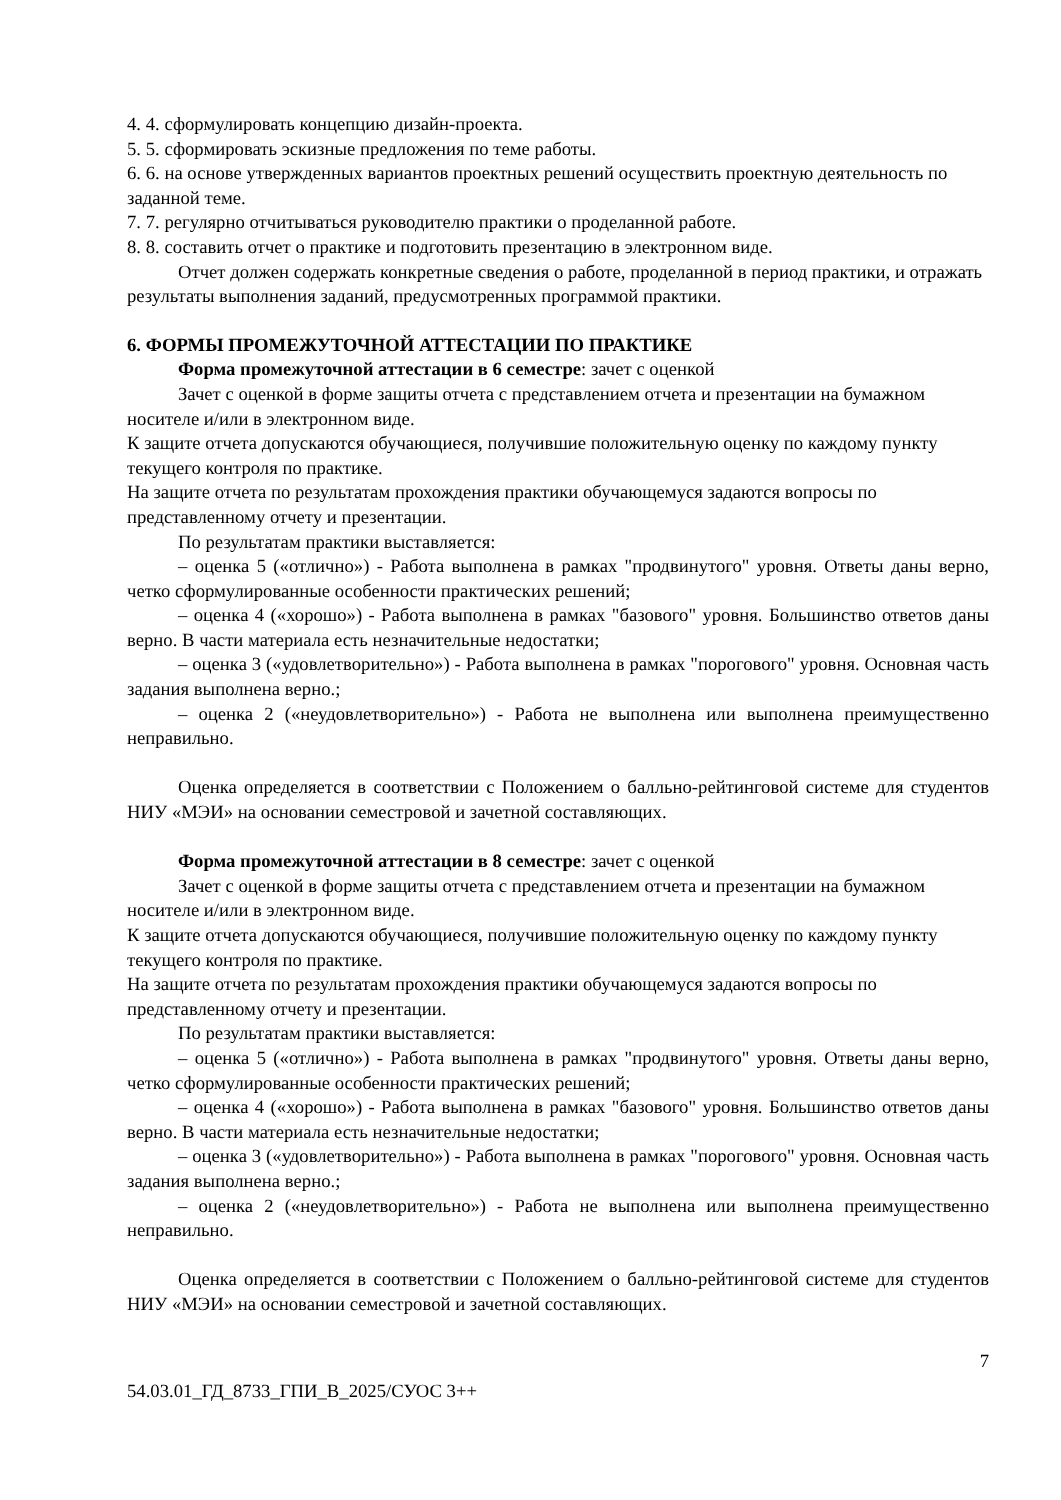4. 4. сформулировать концепцию дизайн-проекта.
5. 5. сформировать эскизные предложения по теме работы.
6. 6. на основе утвержденных вариантов проектных решений осуществить проектную деятельность по заданной теме.
7. 7. регулярно отчитываться руководителю практики о проделанной работе.
8. 8. составить отчет о практике и подготовить презентацию в электронном виде.
Отчет должен содержать конкретные сведения о работе, проделанной в период практики, и отражать результаты выполнения заданий, предусмотренных программой практики.
6. ФОРМЫ ПРОМЕЖУТОЧНОЙ АТТЕСТАЦИИ ПО ПРАКТИКЕ
Форма промежуточной аттестации в 6 семестре: зачет с оценкой
Зачет с оценкой в форме защиты отчета с представлением отчета и презентации на бумажном носителе и/или в электронном виде.
К защите отчета допускаются обучающиеся, получившие положительную оценку по каждому пункту текущего контроля по практике.
На защите отчета по результатам прохождения практики обучающемуся задаются вопросы по представленному отчету и презентации.
По результатам практики выставляется:
– оценка 5 («отлично») - Работа выполнена в рамках "продвинутого" уровня. Ответы даны верно, четко сформулированные особенности практических решений;
– оценка 4 («хорошо») - Работа выполнена в рамках "базового" уровня. Большинство ответов даны верно. В части материала есть незначительные недостатки;
– оценка 3 («удовлетворительно») - Работа выполнена в рамках "порогового" уровня. Основная часть задания выполнена верно.;
– оценка 2 («неудовлетворительно») - Работа не выполнена или выполнена преимущественно неправильно.
Оценка определяется в соответствии с Положением о балльно-рейтинговой системе для студентов НИУ «МЭИ» на основании семестровой и зачетной составляющих.
Форма промежуточной аттестации в 8 семестре: зачет с оценкой
Зачет с оценкой в форме защиты отчета с представлением отчета и презентации на бумажном носителе и/или в электронном виде.
К защите отчета допускаются обучающиеся, получившие положительную оценку по каждому пункту текущего контроля по практике.
На защите отчета по результатам прохождения практики обучающемуся задаются вопросы по представленному отчету и презентации.
По результатам практики выставляется:
– оценка 5 («отлично») - Работа выполнена в рамках "продвинутого" уровня. Ответы даны верно, четко сформулированные особенности практических решений;
– оценка 4 («хорошо») - Работа выполнена в рамках "базового" уровня. Большинство ответов даны верно. В части материала есть незначительные недостатки;
– оценка 3 («удовлетворительно») - Работа выполнена в рамках "порогового" уровня. Основная часть задания выполнена верно.;
– оценка 2 («неудовлетворительно») - Работа не выполнена или выполнена преимущественно неправильно.
Оценка определяется в соответствии с Положением о балльно-рейтинговой системе для студентов НИУ «МЭИ» на основании семестровой и зачетной составляющих.
7
54.03.01_ГД_8733_ГПИ_В_2025/СУОС 3++